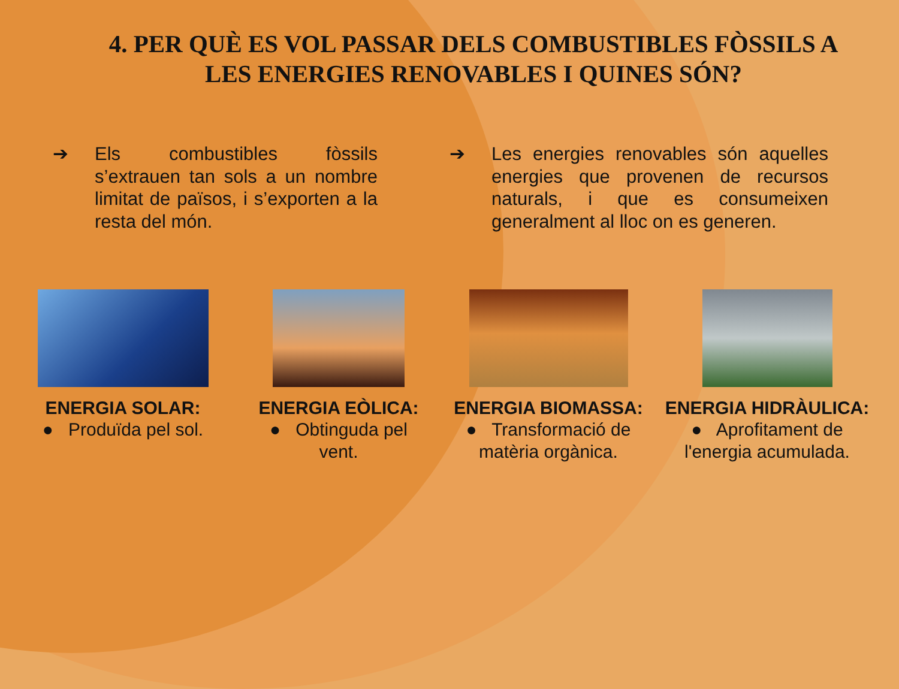4. PER QUÈ ES VOL PASSAR DELS COMBUSTIBLES FÒSSILS A LES ENERGIES RENOVABLES I QUINES SÓN?
➔ Els combustibles fòssils s’extrauen tan sols a un nombre limitat de països, i s’exporten a la resta del món.
➔ Les energies renovables són aquelles energies que provenen de recursos naturals, i que es consumeixen generalment al lloc on es generen.
ENERGIA SOLAR:
● Produïda pel sol.
ENERGIA EÒLICA:
● Obtinguda pel vent.
ENERGIA BIOMASSA:
● Transformació de matèria orgànica.
ENERGIA HIDRÀULICA:
● Aprofitament de l'energia acumulada.